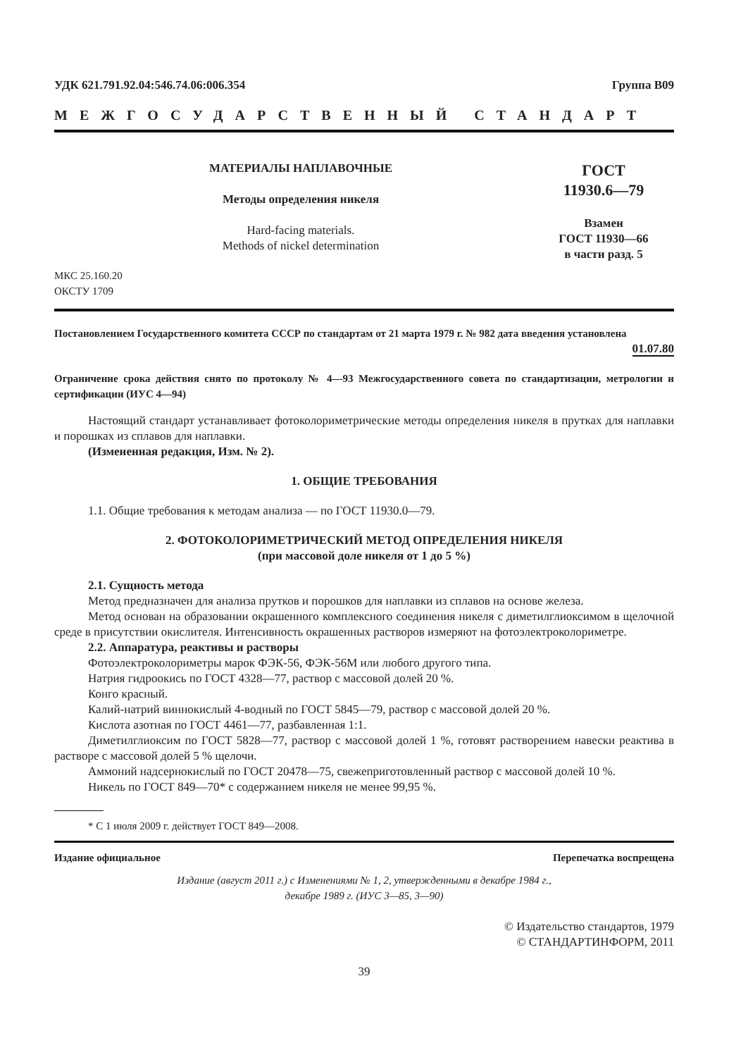УДК 621.791.92.04:546.74.06:006.354 Группа В09
МЕЖГОСУДАРСТВЕННЫЙ СТАНДАРТ
МАТЕРИАЛЫ НАПЛАВОЧНЫЕ
Методы определения никеля
Hard-facing materials.
Methods of nickel determination
МКС 25.160.20
ОКСТУ 1709
ГОСТ
11930.6—79
Взамен
ГОСТ 11930—66
в части разд. 5
Постановлением Государственного комитета СССР по стандартам от 21 марта 1979 г. № 982 дата введения установлена
01.07.80
Ограничение срока действия снято по протоколу № 4—93 Межгосударственного совета по стандартизации, метрологии и сертификации (ИУС 4—94)
Настоящий стандарт устанавливает фотоколориметрические методы определения никеля в прутках для наплавки и порошках из сплавов для наплавки.
(Измененная редакция, Изм. № 2).
1. ОБЩИЕ ТРЕБОВАНИЯ
1.1. Общие требования к методам анализа — по ГОСТ 11930.0—79.
2. ФОТОКОЛОРИМЕТРИЧЕСКИЙ МЕТОД ОПРЕДЕЛЕНИЯ НИКЕЛЯ
(при массовой доле никеля от 1 до 5 %)
2.1. Сущность метода
Метод предназначен для анализа прутков и порошков для наплавки из сплавов на основе железа.
Метод основан на образовании окрашенного комплексного соединения никеля с диметилглиоксимом в щелочной среде в присутствии окислителя. Интенсивность окрашенных растворов измеряют на фотоэлектроколориметре.
2.2. Аппаратура, реактивы и растворы
Фотоэлектроколориметры марок ФЭК-56, ФЭК-56М или любого другого типа.
Натрия гидроокись по ГОСТ 4328—77, раствор с массовой долей 20 %.
Конго красный.
Калий-натрий виннокислый 4-водный по ГОСТ 5845—79, раствор с массовой долей 20 %.
Кислота азотная по ГОСТ 4461—77, разбавленная 1:1.
Диметилглиоксим по ГОСТ 5828—77, раствор с массовой долей 1 %, готовят растворением навески реактива в растворе с массовой долей 5 % щелочи.
Аммоний надсернокислый по ГОСТ 20478—75, свежеприготовленный раствор с массовой долей 10 %.
Никель по ГОСТ 849—70* с содержанием никеля не менее 99,95 %.
* С 1 июля 2009 г. действует ГОСТ 849—2008.
Издание официальное Перепечатка воспрещена
Издание (август 2011 г.) с Изменениями № 1, 2, утвержденными в декабре 1984 г.,
декабре 1989 г. (ИУС 3—85, 3—90)
© Издательство стандартов, 1979
© СТАНДАРТИНФОРМ, 2011
39